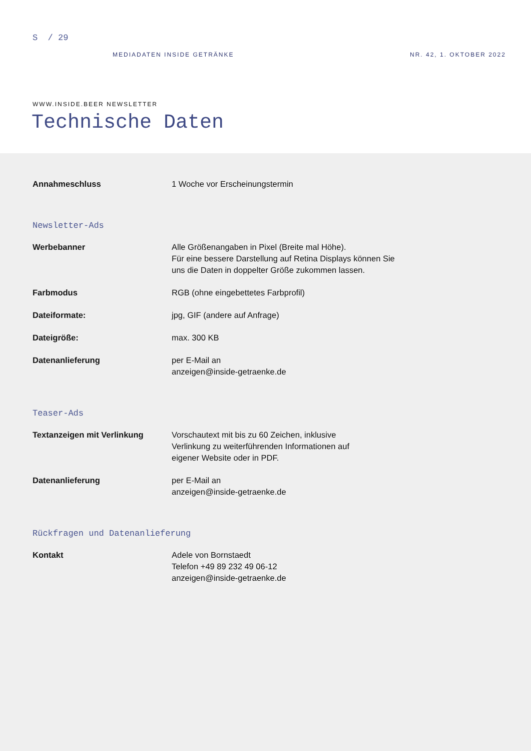S / 29
MEDIADATEN INSIDE GETRÄNKE NR. 42, 1. OKTOBER 2022
WWW.INSIDE.BEER NEWSLETTER
Technische Daten
| Annahmeschluss | 1 Woche vor Erscheinungstermin |
Newsletter-Ads
| Werbebanner | Alle Größenangaben in Pixel (Breite mal Höhe). Für eine bessere Darstellung auf Retina Displays können Sie uns die Daten in doppelter Größe zukommen lassen. |
| Farbmodus | RGB (ohne eingebettetes Farbprofil) |
| Dateiformate: | jpg, GIF (andere auf Anfrage) |
| Dateigröße: | max. 300 KB |
| Datenanlieferung | per E-Mail an anzeigen@inside-getraenke.de |
Teaser-Ads
| Textanzeigen mit Verlinkung | Vorschautext mit bis zu 60 Zeichen, inklusive Verlinkung zu weiterführenden Informationen auf eigener Website oder in PDF. |
| Datenanlieferung | per E-Mail an anzeigen@inside-getraenke.de |
Rückfragen und Datenanlieferung
| Kontakt | Adele von Bornstaedt Telefon +49 89 232 49 06-12 anzeigen@inside-getraenke.de |